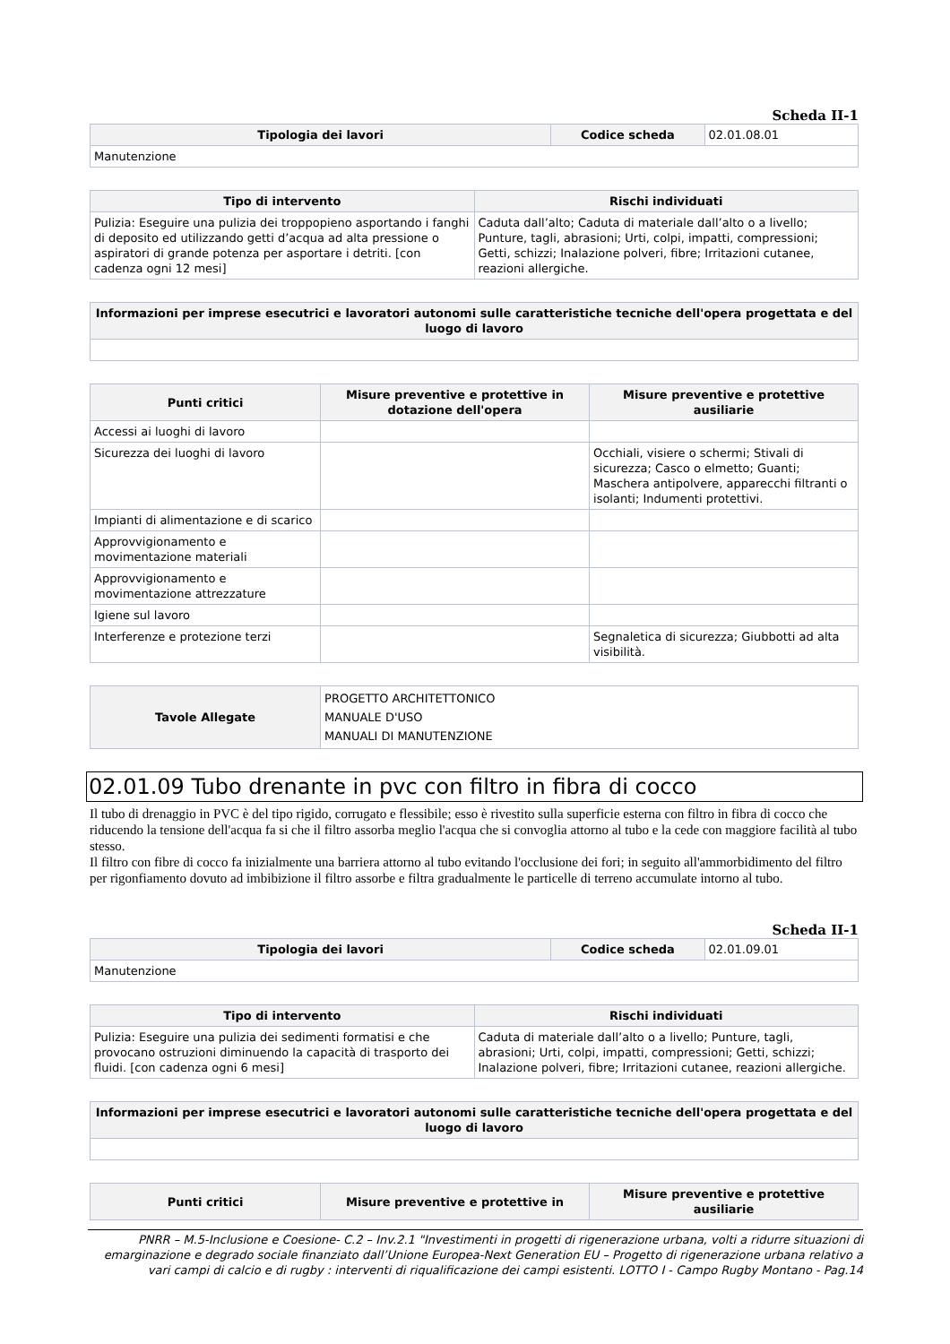Scheda II-1
| Tipologia dei lavori | Codice scheda | 02.01.08.01 |
| Manutenzione | | |
| Tipo di intervento | Rischi individuati |
| --- | --- |
| Pulizia: Eseguire una pulizia dei troppopieno asportando i fanghi di deposito ed utilizzando getti d’acqua ad alta pressione o aspiratori di grande potenza per asportare i detriti. [con cadenza ogni 12 mesi] | Caduta dall’alto; Caduta di materiale dall’alto o a livello; Punture, tagli, abrasioni; Urti, colpi, impatti, compressioni; Getti, schizzi; Inalazione polveri, fibre; Irritazioni cutanee, reazioni allergiche. |
| Informazioni per imprese esecutrici e lavoratori autonomi sulle caratteristiche tecniche dell'opera progettata e del luogo di lavoro |
| --- |
| Punti critici | Misure preventive e protettive in dotazione dell'opera | Misure preventive e protettive ausiliarie |
| --- | --- | --- |
| Accessi ai luoghi di lavoro | | |
| Sicurezza dei luoghi di lavoro | | Occhiali, visiere o schermi; Stivali di sicurezza; Casco o elmetto; Guanti; Maschera antipolvere, apparecchi filtranti o isolanti; Indumenti protettivi. |
| Impianti di alimentazione e di scarico | | |
| Approvvigionamento e movimentazione materiali | | |
| Approvvigionamento e movimentazione attrezzature | | |
| Igiene sul lavoro | | |
| Interferenze e protezione terzi | | Segnaletica di sicurezza; Giubbotti ad alta visibilità. |
| Tavole Allegate | PROGETTO ARCHITETTONICO MANUALE D'USO MANUALI DI MANUTENZIONE |
02.01.09 Tubo drenante in pvc con filtro in fibra di cocco
Il tubo di drenaggio in PVC è del tipo rigido, corrugato e flessibile; esso è rivestito sulla superficie esterna con filtro in fibra di cocco che riducendo la tensione dell'acqua fa si che il filtro assorba meglio l'acqua che si convoglia attorno al tubo e la cede con maggiore facilità al tubo stesso.
Il filtro con fibre di cocco fa inizialmente una barriera attorno al tubo evitando l'occlusione dei fori; in seguito all'ammorbidimento del filtro per rigonfiamento dovuto ad imbibizione il filtro assorbe e filtra gradualmente le particelle di terreno accumulate intorno al tubo.
Scheda II-1
| Tipologia dei lavori | Codice scheda | 02.01.09.01 |
| Manutenzione | | |
| Tipo di intervento | Rischi individuati |
| --- | --- |
| Pulizia: Eseguire una pulizia dei sedimenti formatisi e che provocano ostruzioni diminuendo la capacità di trasporto dei fluidi. [con cadenza ogni 6 mesi] | Caduta di materiale dall’alto o a livello; Punture, tagli, abrasioni; Urti, colpi, impatti, compressioni; Getti, schizzi; Inalazione polveri, fibre; Irritazioni cutanee, reazioni allergiche. |
| Informazioni per imprese esecutrici e lavoratori autonomi sulle caratteristiche tecniche dell'opera progettata e del luogo di lavoro |
| --- |
| Punti critici | Misure preventive e protettive in | Misure preventive e protettive ausiliarie |
| --- | --- | --- |
PNRR – M.5-Inclusione e Coesione- C.2 – Inv.2.1 "Investimenti in progetti di rigenerazione urbana, volti a ridurre situazioni di emarginazione e degrado sociale finanziato dall’Unione Europea-Next Generation EU – Progetto di rigenerazione urbana relativo a vari campi di calcio e di rugby : interventi di riqualificazione dei campi esistenti. LOTTO I - Campo Rugby Montano - Pag.14